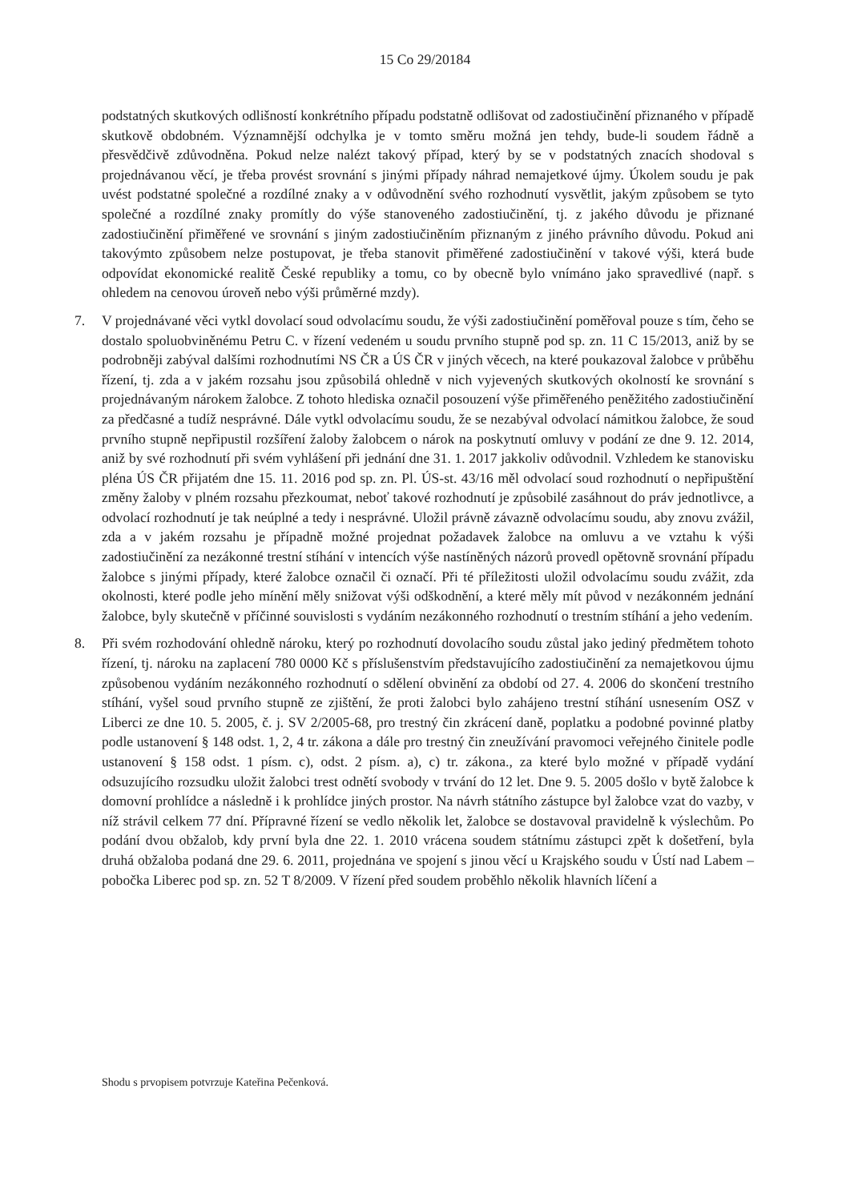15 Co 29/20184
podstatných skutkových odlišností konkrétního případu podstatně odlišovat od zadostiučinění přiznaného v případě skutkově obdobném. Významnější odchylka je v tomto směru možná jen tehdy, bude-li soudem řádně a přesvědčivě zdůvodněna. Pokud nelze nalézt takový případ, který by se v podstatných znacích shodoval s projednávanou věcí, je třeba provést srovnání s jinými případy náhrad nemajetkové újmy. Úkolem soudu je pak uvést podstatné společné a rozdílné znaky a v odůvodnění svého rozhodnutí vysvětlit, jakým způsobem se tyto společné a rozdílné znaky promítly do výše stanoveného zadostiučinění, tj. z jakého důvodu je přiznané zadostiučinění přiměřené ve srovnání s jiným zadostiučiněním přiznaným z jiného právního důvodu. Pokud ani takovýmto způsobem nelze postupovat, je třeba stanovit přiměřené zadostiučinění v takové výši, která bude odpovídat ekonomické realitě České republiky a tomu, co by obecně bylo vnímáno jako spravedlivé (např. s ohledem na cenovou úroveň nebo výši průměrné mzdy).
7. V projednávané věci vytkl dovolací soud odvolacímu soudu, že výši zadostiučinění poměřoval pouze s tím, čeho se dostalo spoluobviněnému Petru C. v řízení vedeném u soudu prvního stupně pod sp. zn. 11 C 15/2013, aniž by se podrobněji zabýval dalšími rozhodnutími NS ČR a ÚS ČR v jiných věcech, na které poukazoval žalobce v průběhu řízení, tj. zda a v jakém rozsahu jsou způsobilá ohledně v nich vyjevených skutkových okolností ke srovnání s projednávaným nárokem žalobce. Z tohoto hlediska označil posouzení výše přiměřeného peněžitého zadostiučinění za předčasné a tudíž nesprávné. Dále vytkl odvolacímu soudu, že se nezabýval odvolací námitkou žalobce, že soud prvního stupně nepřipustil rozšíření žaloby žalobcem o nárok na poskytnutí omluvy v podání ze dne 9. 12. 2014, aniž by své rozhodnutí při svém vyhlášení při jednání dne 31. 1. 2017 jakkoliv odůvodnil. Vzhledem ke stanovisku pléna ÚS ČR přijatém dne 15. 11. 2016 pod sp. zn. Pl. ÚS-st. 43/16 měl odvolací soud rozhodnutí o nepřipuštění změny žaloby v plném rozsahu přezkoumat, neboť takové rozhodnutí je způsobilé zasáhnout do práv jednotlivce, a odvolací rozhodnutí je tak neúplné a tedy i nesprávné. Uložil právně závazně odvolacímu soudu, aby znovu zvážil, zda a v jakém rozsahu je případně možné projednat požadavek žalobce na omluvu a ve vztahu k výši zadostiučinění za nezákonné trestní stíhání v intencích výše nastíněných názorů provedl opětovně srovnání případu žalobce s jinými případy, které žalobce označil či označí. Při té příležitosti uložil odvolacímu soudu zvážit, zda okolnosti, které podle jeho mínění měly snižovat výši odškodnění, a které měly mít původ v nezákonném jednání žalobce, byly skutečně v příčinné souvislosti s vydáním nezákonného rozhodnutí o trestním stíhání a jeho vedením.
8. Při svém rozhodování ohledně nároku, který po rozhodnutí dovolacího soudu zůstal jako jediný předmětem tohoto řízení, tj. nároku na zaplacení 780 0000 Kč s příslušenstvím představujícího zadostiučinění za nemajetkovou újmu způsobenou vydáním nezákonného rozhodnutí o sdělení obvinění za období od 27. 4. 2006 do skončení trestního stíhání, vyšel soud prvního stupně ze zjištění, že proti žalobci bylo zahájeno trestní stíhání usnesením OSZ v Liberci ze dne 10. 5. 2005, č. j. SV 2/2005-68, pro trestný čin zkrácení daně, poplatku a podobné povinné platby podle ustanovení § 148 odst. 1, 2, 4 tr. zákona a dále pro trestný čin zneužívání pravomoci veřejného činitele podle ustanovení § 158 odst. 1 písm. c), odst. 2 písm. a), c) tr. zákona., za které bylo možné v případě vydání odsuzujícího rozsudku uložit žalobci trest odnětí svobody v trvání do 12 let. Dne 9. 5. 2005 došlo v bytě žalobce k domovní prohlídce a následně i k prohlídce jiných prostor. Na návrh státního zástupce byl žalobce vzat do vazby, v níž strávil celkem 77 dní. Přípravné řízení se vedlo několik let, žalobce se dostavoval pravidelně k výslechům. Po podání dvou obžalob, kdy první byla dne 22. 1. 2010 vrácena soudem státnímu zástupci zpět k došetření, byla druhá obžaloba podaná dne 29. 6. 2011, projednána ve spojení s jinou věcí u Krajského soudu v Ústí nad Labem – pobočka Liberec pod sp. zn. 52 T 8/2009. V řízení před soudem proběhlo několik hlavních líčení a
Shodu s prvopisem potvrzuje Kateřina Pečenková.